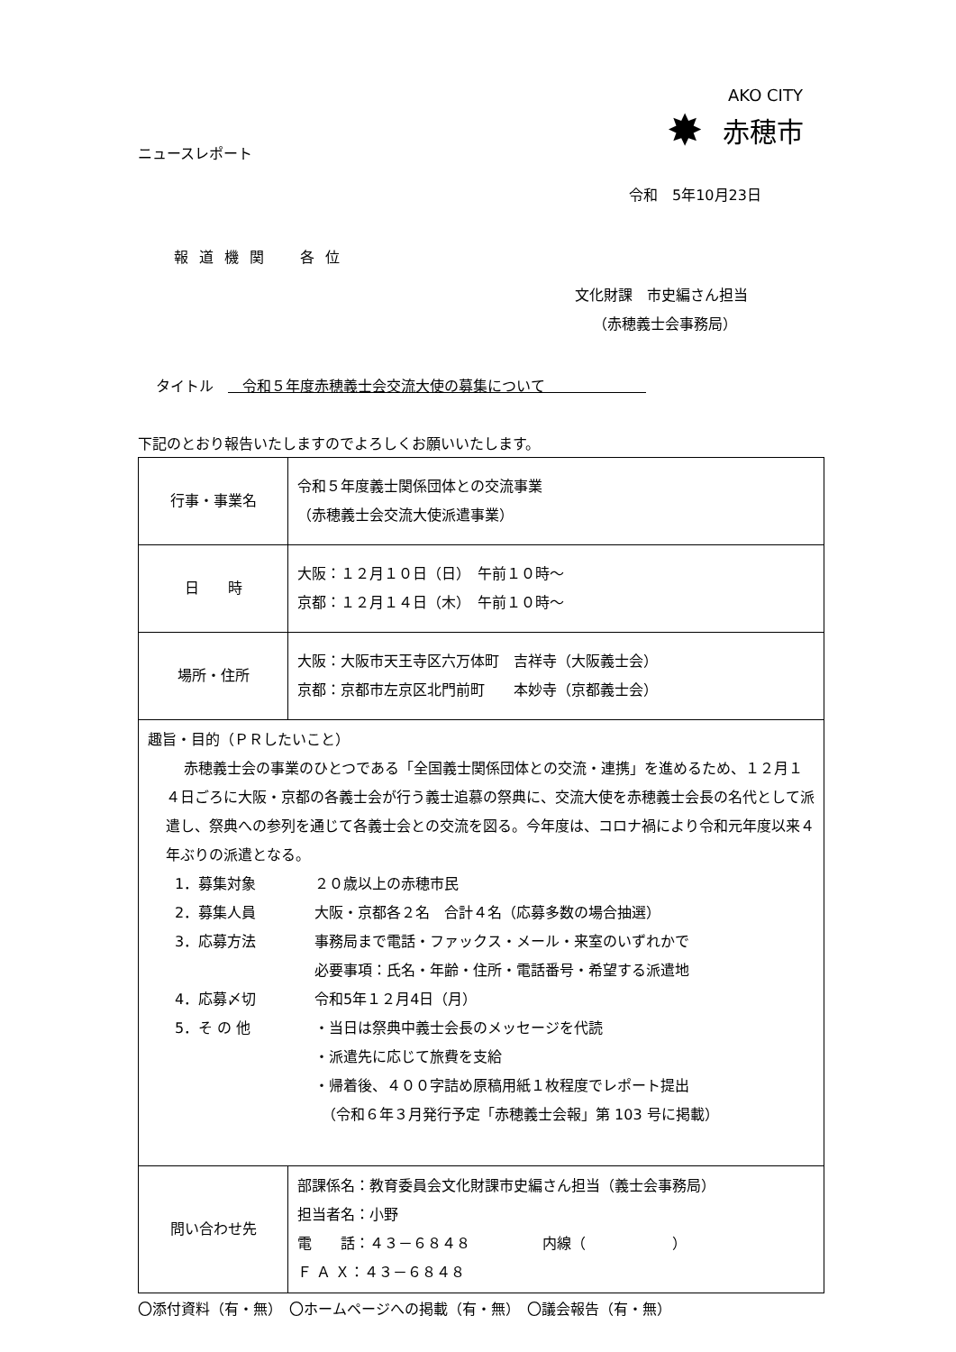AKO CITY
✸ 赤穂市
ニュースレポート
令和　5年10月23日
報道機関　各位
文化財課　市史編さん担当
（赤穂義士会事務局）
タイトル　　令和５年度赤穂義士会交流大使の募集について　　　　　　　
下記のとおり報告いたしますのでよろしくお願いいたします。
| 行事・事業名 | 令和５年度義士関係団体との交流事業 （赤穂義士会交流大使派遣事業） |
| 日 時 | 大阪：１２月１０日（日） 午前１０時～ 京都：１２月１４日（木） 午前１０時～ |
| 場所・住所 | 大阪：大阪市天王寺区六万体町 吉祥寺（大阪義士会） 京都：京都市左京区北門前町 本妙寺（京都義士会） |
| 趣旨・目的（ＰＲしたいこと） 赤穂義士会の事業のひとつである「全国義士関係団体との交流・連携」を進めるため、１２月１４日ごろに大阪・京都の各義士会が行う義士追慕の祭典に、交流大使を赤穂義士会長の名代として派遣し、祭典への参列を通じて各義士会との交流を図る。今年度は、コロナ禍により令和元年度以来４年ぶりの派遣となる。 1．募集対象 ２０歳以上の赤穂市民 2．募集人員 大阪・京都各２名 合計４名（応募多数の場合抽選） 3．応募方法 事務局まで電話・ファックス・メール・来室のいずれかで 必要事項：氏名・年齢・住所・電話番号・希望する派遣地 4．応募〆切 令和5年１２月4日（月） 5．そ の 他 ・当日は祭典中義士会長のメッセージを代読 ・派遣先に応じて旅費を支給 ・帰着後、４００字詰め原稿用紙１枚程度でレポート提出 （令和６年３月発行予定「赤穂義士会報」第 103 号に掲載） | |
| 問い合わせ先 | 部課係名：教育委員会文化財課市史編さん担当（義士会事務局） 担当者名：小野 電 話：４３－６８４８ 内線（ ） Ｆ Ａ Ｘ：４３－６８４８ |
〇添付資料（有・無）　〇ホームページへの掲載（有・無）　〇議会報告（有・無）